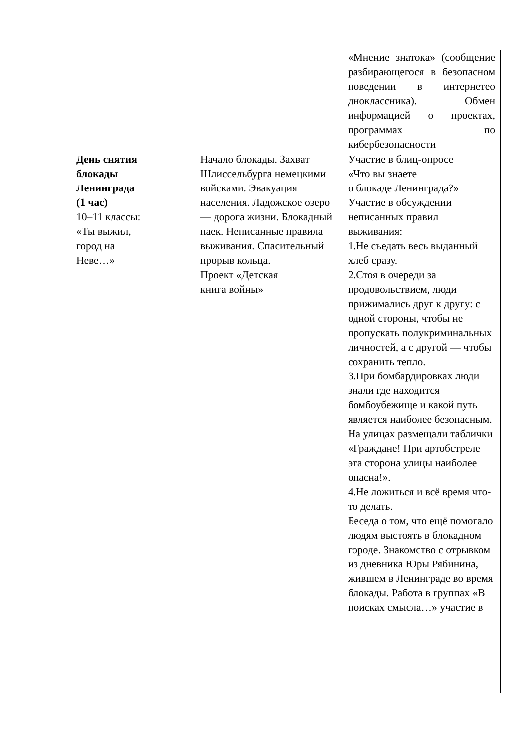| | | «Мнение знатока» (сообщение разбирающегося в безопасном поведении в интернетео дноклассника). Обмен информацией о проектах, программах по кибербезопасности |
| День снятия блокады Ленинграда (1 час) 10–11 классы: «Ты выжил, город на Неве…» | Начало блокады. Захват Шлиссельбурга немецкими войсками. Эвакуация населения. Ладожское озеро — дорога жизни. Блокадный паек. Неписанные правила выживания. Спасительный прорыв кольца. Проект «Детская книга войны» | Участие в блиц-опросе «Что вы знаете о блокаде Ленинграда?» Участие в обсуждении неписанных правил выживания: 1.Не съедать весь выданный хлеб сразу. 2.Стоя в очереди за продовольствием, люди прижимались друг к другу: с одной стороны, чтобы не пропускать полукриминальных личностей, а с другой — чтобы сохранить тепло. 3.При бомбардировках люди знали где находится бомбоубежище и какой путь является наиболее безопасным. На улицах размещали таблички «Граждане! При артобстреле эта сторона улицы наиболее опасна!». 4.Не ложиться и всё время что-то делать. Беседа о том, что ещё помогало людям выстоять в блокадном городе. Знакомство с отрывком из дневника Юры Рябинина, жившем в Ленинграде во время блокады. Работа в группах «В поисках смысла…» участие в |